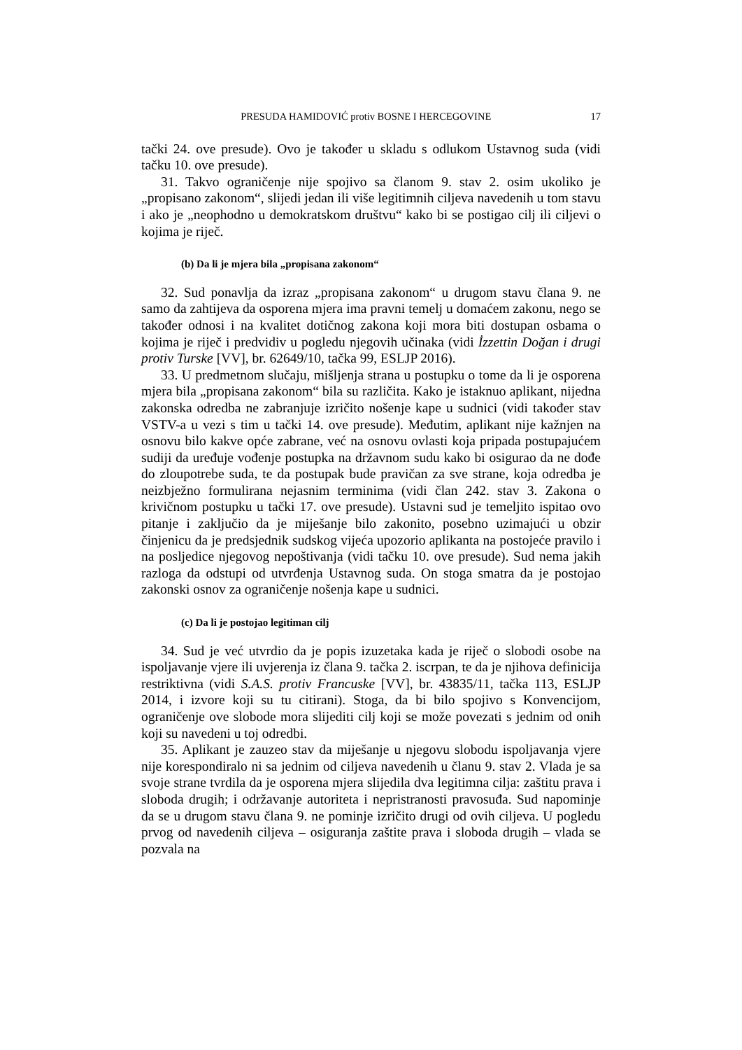PRESUDA HAMIDOVIĆ protiv BOSNE I HERCEGOVINE 17
tački 24. ove presude). Ovo je također u skladu s odlukom Ustavnog suda (vidi tačku 10. ove presude).
31. Takvo ograničenje nije spojivo sa članom 9. stav 2. osim ukoliko je „propisano zakonom“, slijedi jedan ili više legitimnih ciljeva navedenih u tom stavu i ako je „neophodno u demokratskom društvu“ kako bi se postigao cilj ili ciljevi o kojima je riječ.
(b) Da li je mjera bila „propisana zakonom“
32. Sud ponavlja da izraz „propisana zakonom“ u drugom stavu člana 9. ne samo da zahtijeva da osporena mjera ima pravni temelj u domaćem zakonu, nego se također odnosi i na kvalitet dotičnog zakona koji mora biti dostupan osbama o kojima je riječ i predvidiv u pogledu njegovih učinaka (vidi İzzettin Doğan i drugi protiv Turske [VV], br. 62649/10, tačka 99, ESLJP 2016).
33. U predmetnom slučaju, mišljenja strana u postupku o tome da li je osporena mjera bila „propisana zakonom“ bila su različita. Kako je istaknuo aplikant, nijedna zakonska odredba ne zabranjuje izričito nošenje kape u sudnici (vidi također stav VSTV-a u vezi s tim u tački 14. ove presude). Međutim, aplikant nije kažnjen na osnovu bilo kakve opće zabrane, već na osnovu ovlasti koja pripada postupajućem sudiji da uređuje vođenje postupka na državnom sudu kako bi osigurao da ne dođe do zloupotrebe suda, te da postupak bude pravičan za sve strane, koja odredba je neizbježno formulirana nejasnim terminima (vidi član 242. stav 3. Zakona o krivičnom postupku u tački 17. ove presude). Ustavni sud je temeljito ispitao ovo pitanje i zaključio da je miješanje bilo zakonito, posebno uzimajući u obzir činjenicu da je predsjednik sudskog vijeća upozorio aplikanta na postojeće pravilo i na posljedice njegovog nepoštivanja (vidi tačku 10. ove presude). Sud nema jakih razloga da odstupi od utvrđenja Ustavnog suda. On stoga smatra da je postojao zakonski osnov za ograničenje nošenja kape u sudnici.
(c) Da li je postojao legitiman cilj
34. Sud je već utvrdio da je popis izuzetaka kada je riječ o slobodi osobe na ispoljavanje vjere ili uvjerenja iz člana 9. tačka 2. iscrpan, te da je njihova definicija restriktivna (vidi S.A.S. protiv Francuske [VV], br. 43835/11, tačka 113, ESLJP 2014, i izvore koji su tu citirani). Stoga, da bi bilo spojivo s Konvencijom, ograničenje ove slobode mora slijediti cilj koji se može povezati s jednim od onih koji su navedeni u toj odredbi.
35. Aplikant je zauzeo stav da miješanje u njegovu slobodu ispoljavanja vjere nije korespondiralo ni sa jednim od ciljeva navedenih u članu 9. stav 2. Vlada je sa svoje strane tvrdila da je osporena mjera slijedila dva legitimna cilja: zaštitu prava i sloboda drugih; i održavanje autoriteta i nepristranosti pravosuđa. Sud napominje da se u drugom stavu člana 9. ne pominje izričito drugi od ovih ciljeva. U pogledu prvog od navedenih ciljeva – osiguranja zaštite prava i sloboda drugih – vlada se pozvala na